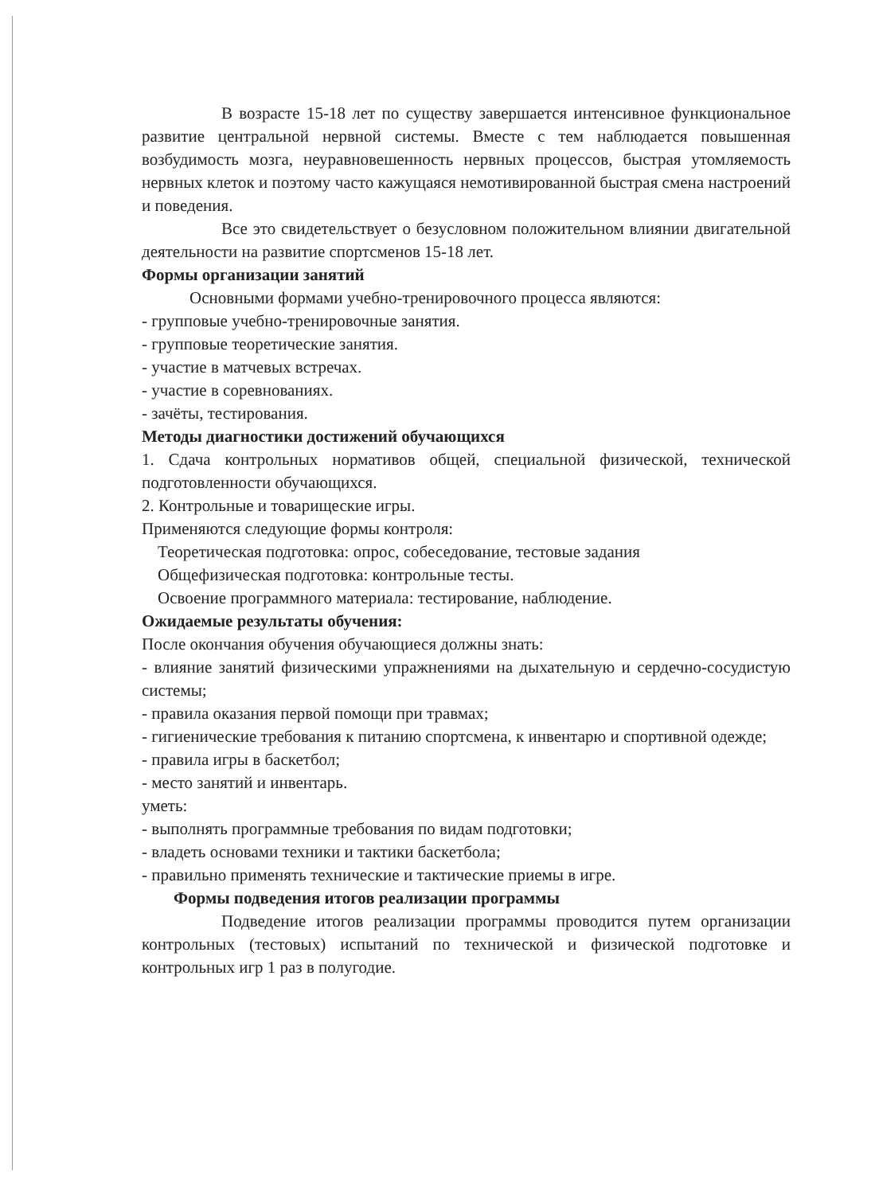В возрасте 15-18 лет по существу завершается интенсивное функциональное развитие центральной нервной системы. Вместе с тем наблюдается повышенная возбудимость мозга, неуравновешенность нервных процессов, быстрая утомляемость нервных клеток и поэтому часто кажущаяся немотивированной быстрая смена настроений и поведения.
Все это свидетельствует о безусловном положительном влиянии двигательной деятельности на развитие спортсменов 15-18 лет.
Формы организации занятий
Основными формами учебно-тренировочного процесса являются:
- групповые учебно-тренировочные занятия.
- групповые теоретические занятия.
- участие в матчевых встречах.
- участие в соревнованиях.
- зачёты, тестирования.
Методы диагностики достижений обучающихся
1. Сдача контрольных нормативов общей, специальной физической, технической подготовленности обучающихся.
2. Контрольные и товарищеские игры.
Применяются следующие формы контроля:
Теоретическая подготовка: опрос, собеседование, тестовые задания
Общефизическая подготовка: контрольные тесты.
Освоение программного материала: тестирование, наблюдение.
Ожидаемые результаты обучения:
После окончания обучения обучающиеся должны знать:
- влияние занятий физическими упражнениями на дыхательную и сердечно-сосудистую системы;
- правила оказания первой помощи при травмах;
- гигиенические требования к питанию спортсмена, к инвентарю и спортивной одежде;
- правила игры в баскетбол;
- место занятий и инвентарь.
уметь:
- выполнять программные требования по видам подготовки;
- владеть основами техники и тактики баскетбола;
- правильно применять технические и тактические приемы в игре.
Формы подведения итогов реализации программы
Подведение итогов реализации программы проводится путем организации контрольных (тестовых) испытаний по технической и физической подготовке и контрольных игр 1 раз в полугодие.